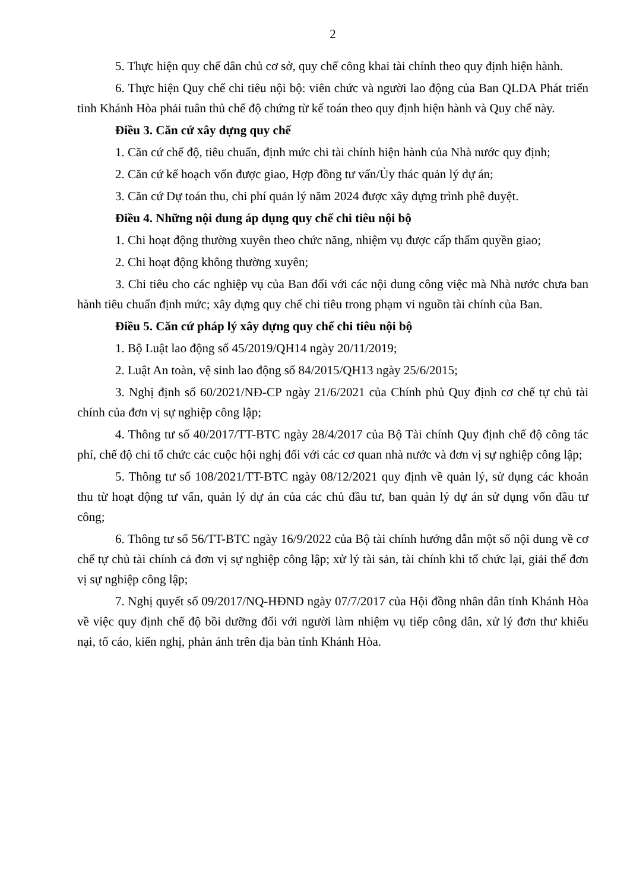2
5. Thực hiện quy chế dân chủ cơ sở, quy chế công khai tài chính theo quy định hiện hành.
6. Thực hiện Quy chế chi tiêu nội bộ: viên chức và người lao động của Ban QLDA Phát triển tỉnh Khánh Hòa phải tuân thủ chế độ chứng từ kế toán theo quy định hiện hành và Quy chế này.
Điều 3. Căn cứ xây dựng quy chế
1. Căn cứ chế độ, tiêu chuẩn, định mức chi tài chính hiện hành của Nhà nước quy định;
2. Căn cứ kế hoạch vốn được giao, Hợp đồng tư vấn/Ủy thác quản lý dự án;
3. Căn cứ Dự toán thu, chi phí quản lý năm 2024 được xây dựng trình phê duyệt.
Điều 4. Những nội dung áp dụng quy chế chi tiêu nội bộ
1. Chi hoạt động thường xuyên theo chức năng, nhiệm vụ được cấp thẩm quyền giao;
2. Chi hoạt động không thường xuyên;
3. Chi tiêu cho các nghiệp vụ của Ban đối với các nội dung công việc mà Nhà nước chưa ban hành tiêu chuẩn định mức; xây dựng quy chế chi tiêu trong phạm vi nguồn tài chính của Ban.
Điều 5. Căn cứ pháp lý xây dựng quy chế chi tiêu nội bộ
1. Bộ Luật lao động số 45/2019/QH14 ngày 20/11/2019;
2. Luật An toàn, vệ sinh lao động số 84/2015/QH13 ngày 25/6/2015;
3. Nghị định số 60/2021/NĐ-CP ngày 21/6/2021 của Chính phủ Quy định cơ chế tự chủ tài chính của đơn vị sự nghiệp công lập;
4. Thông tư số 40/2017/TT-BTC ngày 28/4/2017 của Bộ Tài chính Quy định chế độ công tác phí, chế độ chi tổ chức các cuộc hội nghị đối với các cơ quan nhà nước và đơn vị sự nghiệp công lập;
5. Thông tư số 108/2021/TT-BTC ngày 08/12/2021 quy định về quản lý, sử dụng các khoản thu từ hoạt động tư vấn, quản lý dự án của các chủ đầu tư, ban quản lý dự án sử dụng vốn đầu tư công;
6. Thông tư số 56/TT-BTC ngày 16/9/2022 của Bộ tài chính hướng dẫn một số nội dung về cơ chế tự chủ tài chính cả đơn vị sự nghiệp công lập; xử lý tài sản, tài chính khi tổ chức lại, giải thể đơn vị sự nghiệp công lập;
7. Nghị quyết số 09/2017/NQ-HĐND ngày 07/7/2017 của Hội đồng nhân dân tỉnh Khánh Hòa về việc quy định chế độ bồi dưỡng đối với người làm nhiệm vụ tiếp công dân, xử lý đơn thư khiếu nại, tố cáo, kiến nghị, phản ánh trên địa bàn tỉnh Khánh Hòa.